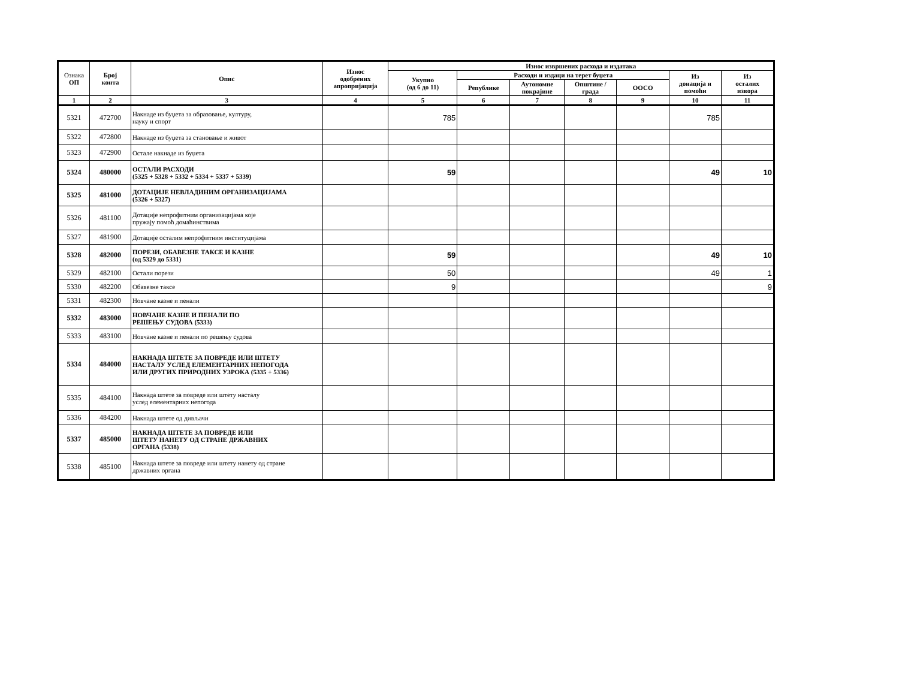| Ознака ОП | Број конта | Опис | Износ одобрених апропријација | Износ извршених расхода и издатака | | | | | | |
| --- | --- | --- | --- | --- | --- | --- | --- | --- | --- | --- |
| | | | | Укупно (од 6 до 11) | Расходи и издаци на терет буџета | | | | Из донација и помоћи | Из осталих извора |
| | | | | | Републике | Аутономне покрајине | Општине / града | ООСО | | |
| 1 | 2 | 3 | 4 | 5 | 6 | 7 | 8 | 9 | 10 | 11 |
| 5321 | 472700 | Накнаде из буџета за образовање, културу, науку и спорт | | 785 | | | | | 785 | |
| 5322 | 472800 | Накнаде из буџета за становање и живот | | | | | | | | |
| 5323 | 472900 | Остале накнаде из буџета | | | | | | | | |
| 5324 | 480000 | ОСТАЛИ РАСХОДИ (5325 + 5328 + 5332 + 5334 + 5337 + 5339) | | 59 | | | | | 49 | 10 |
| 5325 | 481000 | ДОТАЦИЈЕ НЕВЛАДИНИМ ОРГАНИЗАЦИЈАМА (5326 + 5327) | | | | | | | | |
| 5326 | 481100 | Дотације непрофитним организацијама које пружају помоћ домаћинствима | | | | | | | | |
| 5327 | 481900 | Дотације осталим непрофитним институцијама | | | | | | | | |
| 5328 | 482000 | ПОРЕЗИ, ОБАВЕЗНЕ ТАКСЕ И КАЗНЕ (од 5329 до 5331) | | 59 | | | | | 49 | 10 |
| 5329 | 482100 | Остали порези | | 50 | | | | | 49 | 1 |
| 5330 | 482200 | Обавезне таксе | | 9 | | | | | | 9 |
| 5331 | 482300 | Новчане казне и пенали | | | | | | | | |
| 5332 | 483000 | НОВЧАНЕ КАЗНЕ И ПЕНАЛИ ПО РЕШЕЊУ СУДОВА (5333) | | | | | | | | |
| 5333 | 483100 | Новчане казне и пенали по решењу судова | | | | | | | | |
| 5334 | 484000 | НАКНАДА ШТЕТЕ ЗА ПОВРЕДЕ ИЛИ ШТЕТУ НАСТАЛУ УСЛЕД ЕЛЕМЕНТАРНИХ НЕПОГОДА ИЛИ ДРУГИХ ПРИРОДНИХ УЗРОКА (5335 + 5336) | | | | | | | | |
| 5335 | 484100 | Накнада штете за повреде или штету насталу услед елементарних непогода | | | | | | | | |
| 5336 | 484200 | Накнада штете од дивљачи | | | | | | | | |
| 5337 | 485000 | НАКНАДА ШТЕТЕ ЗА ПОВРЕДЕ ИЛИ ШТЕТУ НАНЕТУ ОД СТРАНЕ ДРЖАВНИХ ОРГАНА (5338) | | | | | | | | |
| 5338 | 485100 | Накнада штете за повреде или штету нанету од стране државних органа | | | | | | | | |